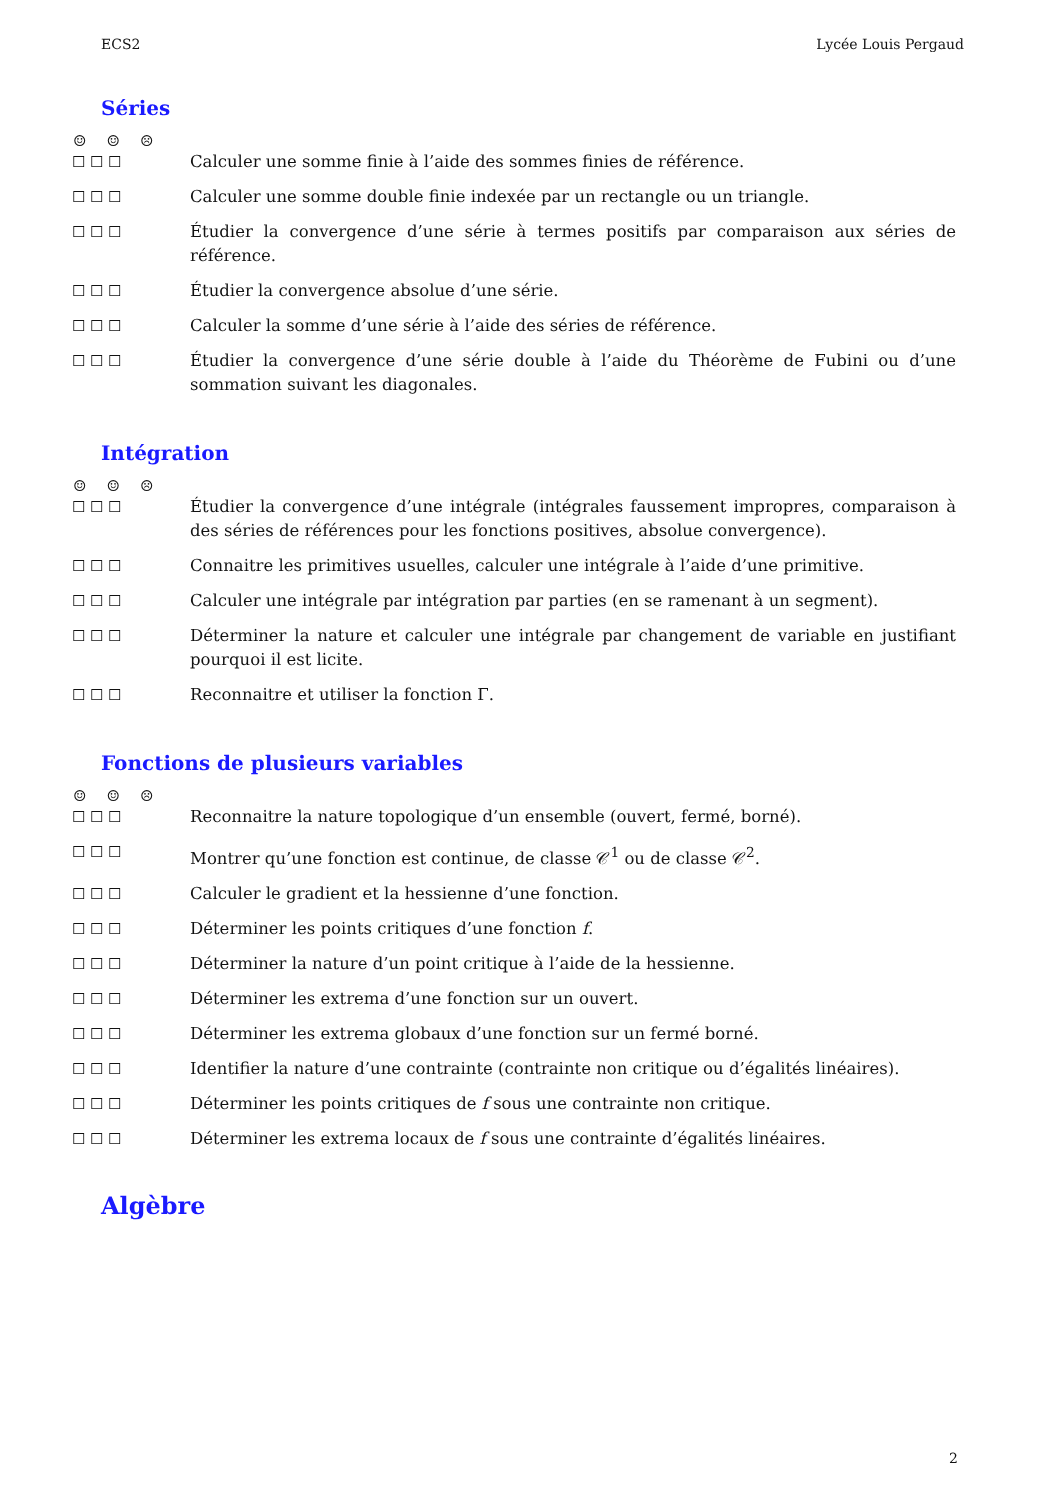ECS2 Lycée Louis Pergaud
Séries
☺ ☺ ☹
☐ ☐ ☐ Calculer une somme finie à l’aide des sommes finies de référence.
☐ ☐ ☐ Calculer une somme double finie indexée par un rectangle ou un triangle.
☐ ☐ ☐ Étudier la convergence d’une série à termes positifs par comparaison aux séries de référence.
☐ ☐ ☐ Étudier la convergence absolue d’une série.
☐ ☐ ☐ Calculer la somme d’une série à l’aide des séries de référence.
☐ ☐ ☐ Étudier la convergence d’une série double à l’aide du Théorème de Fubini ou d’une sommation suivant les diagonales.
Intégration
☺ ☺ ☹
☐ ☐ ☐ Étudier la convergence d’une intégrale (intégrales faussement impropres, comparaison à des séries de références pour les fonctions positives, absolue convergence).
☐ ☐ ☐ Connaitre les primitives usuelles, calculer une intégrale à l’aide d’une primitive.
☐ ☐ ☐ Calculer une intégrale par intégration par parties (en se ramenant à un segment).
☐ ☐ ☐ Déterminer la nature et calculer une intégrale par changement de variable en justifiant pourquoi il est licite.
☐ ☐ ☐ Reconnaitre et utiliser la fonction Γ.
Fonctions de plusieurs variables
☺ ☺ ☹
☐ ☐ ☐ Reconnaitre la nature topologique d’un ensemble (ouvert, fermé, borné).
☐ ☐ ☐ Montrer qu’une fonction est continue, de classe 𝒞<sup>1</sup> ou de classe 𝒞<sup>2</sup>.
☐ ☐ ☐ Calculer le gradient et la hessienne d’une fonction.
☐ ☐ ☐ Déterminer les points critiques d’une fonction f.
☐ ☐ ☐ Déterminer la nature d’un point critique à l’aide de la hessienne.
☐ ☐ ☐ Déterminer les extrema d’une fonction sur un ouvert.
☐ ☐ ☐ Déterminer les extrema globaux d’une fonction sur un fermé borné.
☐ ☐ ☐ Identifier la nature d’une contrainte (contrainte non critique ou d’égalités linéaires).
☐ ☐ ☐ Déterminer les points critiques de f sous une contrainte non critique.
☐ ☐ ☐ Déterminer les extrema locaux de f sous une contrainte d’égalités linéaires.
Algèbre
2